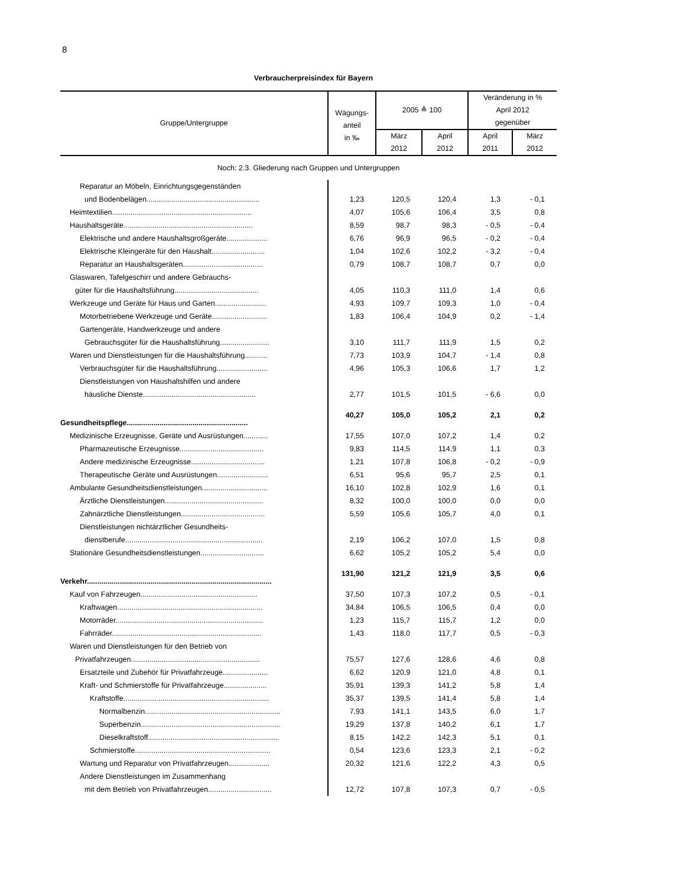8
Verbraucherpreisindex für Bayern
| Gruppe/Untergruppe | Wägungs- anteil in ‰ | 2005 ≙ 100 | | Veränderung in % April 2012 gegenüber | |
| --- | --- | --- | --- | --- | --- |
| | | März | April | April | März |
| | | 2012 | 2012 | 2011 | 2012 |
| Noch: 2.3. Gliederung nach Gruppen und Untergruppen | | | | | |
| Reparatur an Möbeln, Einrichtungsgegenständen | | | | | |
| und Bodenbelägen....................................................... | 1,23 | 120,5 | 120,4 | 1,3 | - 0,1 |
| Heimtextilien.................................................................... | 4,07 | 105,6 | 106,4 | 3,5 | 0,8 |
| Haushaltsgeräte............................................................... | 8,59 | 98,7 | 98,3 | - 0,5 | - 0,4 |
| Elektrische und andere Haushaltsgroßgeräte.................... | 6,76 | 96,9 | 96,5 | - 0,2 | - 0,4 |
| Elektrische Kleingeräte für den Haushalt.......................... | 1,04 | 102,6 | 102,2 | - 3,2 | - 0,4 |
| Reparatur an Haushaltsgeräten....................................... | 0,79 | 108,7 | 108,7 | 0,7 | 0,0 |
| Glaswaren, Tafelgeschirr und andere Gebrauchs- | | | | | |
| güter für die Haushaltsführung......................................... | 4,05 | 110,3 | 111,0 | 1,4 | 0,6 |
| Werkzeuge und Geräte für Haus und Garten......................... | 4,93 | 109,7 | 109,3 | 1,0 | - 0,4 |
| Motorbetriebene Werkzeuge und Geräte........................... | 1,83 | 106,4 | 104,9 | 0,2 | - 1,4 |
| Gartengeräte, Handwerkzeuge und andere | | | | | |
| Gebrauchsgüter für die Haushaltsführung........................ | 3,10 | 111,7 | 111,9 | 1,5 | 0,2 |
| Waren und Dienstleistungen für die Haushaltsführung........... | 7,73 | 103,9 | 104,7 | - 1,4 | 0,8 |
| Verbrauchsgüter für die Haushaltsführung......................... | 4,96 | 105,3 | 106,6 | 1,7 | 1,2 |
| Dienstleistungen von Haushaltshilfen und andere | | | | | |
| häusliche Dienste....................................................... | 2,77 | 101,5 | 101,5 | - 6,6 | 0,0 |
| Gesundheitspflege........................................................... | 40,27 | 105,0 | 105,2 | 2,1 | 0,2 |
| Medizinische Erzeugnisse, Geräte und Ausrüstungen............ | 17,55 | 107,0 | 107,2 | 1,4 | 0,2 |
| Pharmazeutische Erzeugnisse......................................... | 9,83 | 114,5 | 114,9 | 1,1 | 0,3 |
| Andere medizinische Erzeugnisse.................................... | 1,21 | 107,8 | 106,8 | - 0,2 | - 0,9 |
| Therapeutische Geräte und Ausrüstungen......................... | 6,51 | 95,6 | 95,7 | 2,5 | 0,1 |
| Ambulante Gesundheitsdienstleistungen................................ | 16,10 | 102,8 | 102,9 | 1,6 | 0,1 |
| Ärztliche Dienstleistungen................................................ | 8,32 | 100,0 | 100,0 | 0,0 | 0,0 |
| Zahnärztliche Dienstleistungen......................................... | 5,59 | 105,6 | 105,7 | 4,0 | 0,1 |
| Dienstleistungen nichtärztlicher Gesundheits- | | | | | |
| dienstberufe................................................................... | 2,19 | 106,2 | 107,0 | 1,5 | 0,8 |
| Stationäre Gesundheitsdienstleistungen............................... | 6,62 | 105,2 | 105,2 | 5,4 | 0,0 |
| Verkehr.......................................................................................... | 131,90 | 121,2 | 121,9 | 3,5 | 0,6 |
| Kauf von Fahrzeugen......................................................... | 37,50 | 107,3 | 107,2 | 0,5 | - 0,1 |
| Kraftwagen....................................................................... | 34,84 | 106,5 | 106,5 | 0,4 | 0,0 |
| Motorräder........................................................................ | 1,23 | 115,7 | 115,7 | 1,2 | 0,0 |
| Fahrräder......................................................................... | 1,43 | 118,0 | 117,7 | 0,5 | - 0,3 |
| Waren und Dienstleistungen für den Betrieb von | | | | | |
| Privatfahrzeugen............................................................... | 75,57 | 127,6 | 128,6 | 4,6 | 0,8 |
| Ersatzteile und Zubehör für Privatfahrzeuge...................... | 6,62 | 120,9 | 121,0 | 4,8 | 0,1 |
| Kraft- und Schmierstoffe für Privatfahrzeuge..................... | 35,91 | 139,3 | 141,2 | 5,8 | 1,4 |
| Kraftstoffe....................................................................... | 35,37 | 139,5 | 141,4 | 5,8 | 1,4 |
| Normalbenzin.................................................................. | 7,93 | 141,1 | 143,5 | 6,0 | 1,7 |
| Superbenzin.................................................................... | 19,29 | 137,8 | 140,2 | 6,1 | 1,7 |
| Dieselkraftstoff................................................................ | 8,15 | 142,2 | 142,3 | 5,1 | 0,1 |
| Schmierstoffe.................................................................. | 0,54 | 123,6 | 123,3 | 2,1 | - 0,2 |
| Wartung und Reparatur von Privatfahrzeugen.................... | 20,32 | 121,6 | 122,2 | 4,3 | 0,5 |
| Andere Dienstleistungen im Zusammenhang | | | | | |
| mit dem Betrieb von Privatfahrzeugen............................... | 12,72 | 107,8 | 107,3 | 0,7 | - 0,5 |